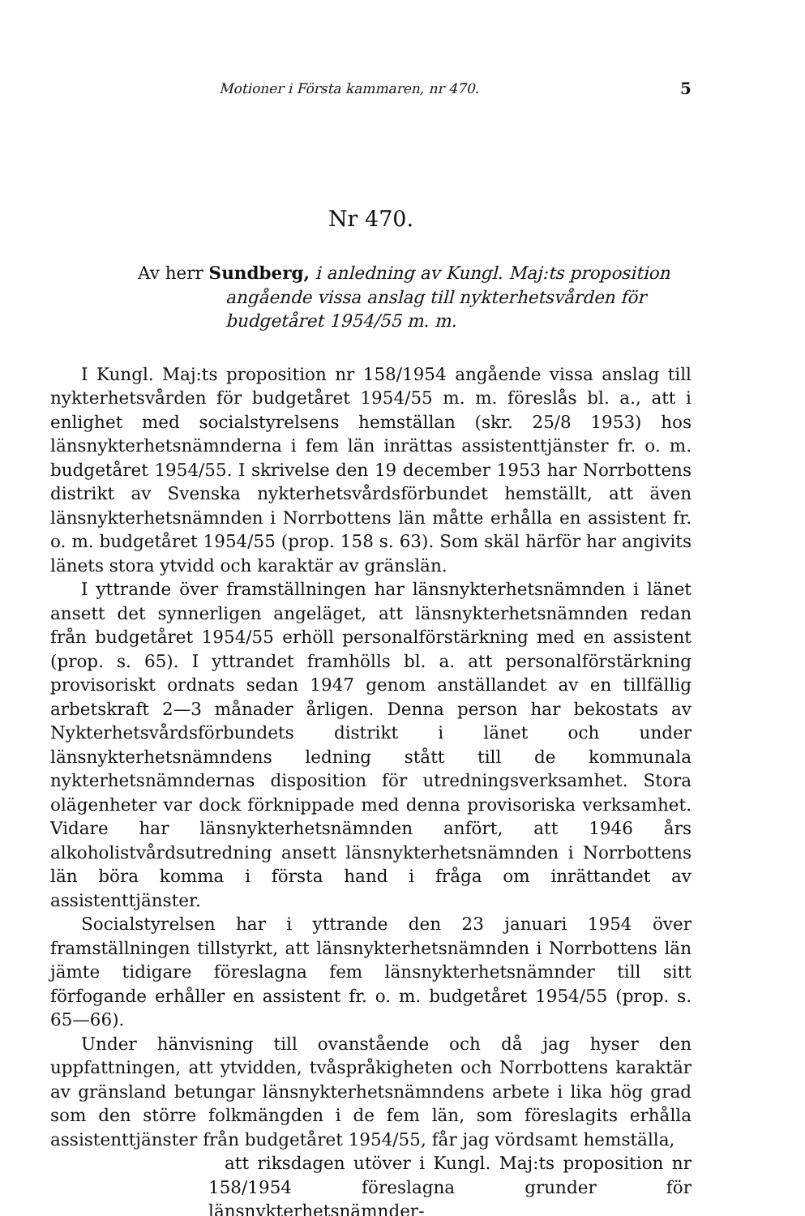Motioner i Första kammaren, nr 470. 5
Nr 470.
Av herr Sundberg, i anledning av Kungl. Maj:ts proposition angående vissa anslag till nykterhetsvården för budgetåret 1954/55 m. m.
I Kungl. Maj:ts proposition nr 158/1954 angående vissa anslag till nykterhetsvården för budgetåret 1954/55 m. m. föreslås bl. a., att i enlighet med socialstyrelsens hemställan (skr. 25/8 1953) hos länsnykterhetsnämnderna i fem län inrättas assistenttjänster fr. o. m. budgetåret 1954/55. I skrivelse den 19 december 1953 har Norrbottens distrikt av Svenska nykterhetsvårdsförbundet hemställt, att även länsnykterhetsnämnden i Norrbottens län måtte erhålla en assistent fr. o. m. budgetåret 1954/55 (prop. 158 s. 63). Som skäl härför har angivits länets stora ytvidd och karaktär av gränslän.
I yttrande över framställningen har länsnykterhetsnämnden i länet ansett det synnerligen angeläget, att länsnykterhetsnämnden redan från budgetåret 1954/55 erhöll personalförstärkning med en assistent (prop. s. 65). I yttrandet framhölls bl. a. att personalförstärkning provisoriskt ordnats sedan 1947 genom anställandet av en tillfällig arbetskraft 2—3 månader årligen. Denna person har bekostats av Nykterhetsvårdsförbundets distrikt i länet och under länsnykterhetsnämndens ledning stått till de kommunala nykterhetsnämndernas disposition för utredningsverksamhet. Stora olägenheter var dock förknippade med denna provisoriska verksamhet. Vidare har länsnykterhetsnämnden anfört, att 1946 års alkoholistvårdsutredning ansett länsnykterhetsnämnden i Norrbottens län böra komma i första hand i fråga om inrättandet av assistenttjänster.
Socialstyrelsen har i yttrande den 23 januari 1954 över framställningen tillstyrkt, att länsnykterhetsnämnden i Norrbottens län jämte tidigare föreslagna fem länsnykterhetsnämnder till sitt förfogande erhåller en assistent fr. o. m. budgetåret 1954/55 (prop. s. 65—66).
Under hänvisning till ovanstående och då jag hyser den uppfattningen, att ytvidden, tvåspråkigheten och Norrbottens karaktär av gränsland betungar länsnykterhetsnämndens arbete i lika hög grad som den större folkmängden i de fem län, som föreslagits erhålla assistenttjänster från budgetåret 1954/55, får jag vördsamt hemställa,
att riksdagen utöver i Kungl. Maj:ts proposition nr 158/1954 föreslagna grunder för länsnykterhetsnämnder-